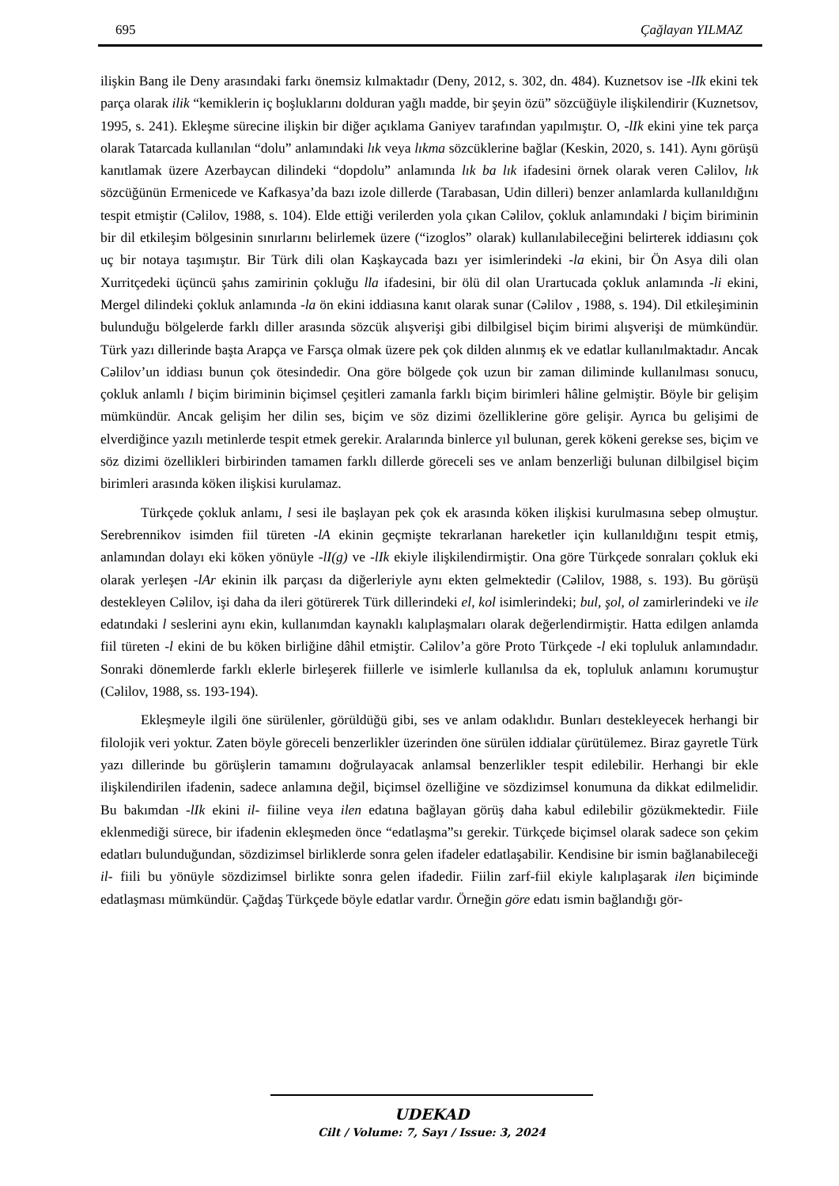695 Çağlayan YILMAZ
ilişkin Bang ile Deny arasındaki farkı önemsiz kılmaktadır (Deny, 2012, s. 302, dn. 484). Kuznetsov ise -lIk ekini tek parça olarak ilik “kemiklerin iç boşluklarını dolduran yağlı madde, bir şeyin özü” sözcüğüyle ilişkilendirir (Kuznetsov, 1995, s. 241). Ekleşme sürecine ilişkin bir diğer açıklama Ganiyev tarafından yapılmıştır. O, -lIk ekini yine tek parça olarak Tatarcada kullanılan “dolu” anlamındaki lık veya lıkma sözcüklerine bağlar (Keskin, 2020, s. 141). Aynı görüşü kanıtlamak üzere Azerbaycan dilindeki “dopdolu” anlamında lık ba lık ifadesini örnek olarak veren Cəlilov, lık sözcüğünün Ermenicede ve Kafkasya’da bazı izole dillerde (Tarabasan, Udin dilleri) benzer anlamlarda kullanıldığını tespit etmiştir (Cəlilov, 1988, s. 104). Elde ettiği verilerden yola çıkan Cəlilov, çokluk anlamındaki l biçim biriminin bir dil etkileşim bölgesinin sınırlarını belirlemek üzere (“izoglos” olarak) kullanılabileceğini belirterek iddiasını çok uç bir notaya taşımıştır. Bir Türk dili olan Kaşkaycada bazı yer isimlerindeki -la ekini, bir Ön Asya dili olan Xurritçedeki üçüncü şahıs zamirinin çokluğu lla ifadesini, bir ölü dil olan Urartucada çokluk anlamında -li ekini, Mergel dilindeki çokluk anlamında -la ön ekini iddiasına kanıt olarak sunar (Cəlilov , 1988, s. 194). Dil etkileşiminin bulunduğu bölgelerde farklı diller arasında sözcük alışverişi gibi dilbilgisel biçim birimi alışverişi de mümkündür. Türk yazı dillerinde başta Arapça ve Farsça olmak üzere pek çok dilden alınmış ek ve edatlar kullanılmaktadır. Ancak Cəlilov’un iddiası bunun çok ötesindedir. Ona göre bölgede çok uzun bir zaman diliminde kullanılması sonucu, çokluk anlamlı l biçim biriminin biçimsel çeşitleri zamanla farklı biçim birimleri hâline gelmiştir. Böyle bir gelişim mümkündür. Ancak gelişim her dilin ses, biçim ve söz dizimi özelliklerine göre gelişir. Ayrıca bu gelişimi de elverdiğince yazılı metinlerde tespit etmek gerekir. Aralarında binlerce yıl bulunan, gerek kökeni gerekse ses, biçim ve söz dizimi özellikleri birbirinden tamamen farklı dillerde göreceli ses ve anlam benzerliği bulunan dilbilgisel biçim birimleri arasında köken ilişkisi kurulamaz.
Türkçede çokluk anlamı, l sesi ile başlayan pek çok ek arasında köken ilişkisi kurulmasına sebep olmuştur. Serebrennikov isimden fiil türeten -lA ekinin geçmişte tekrarlanan hareketler için kullanıldığını tespit etmiş, anlamından dolayı eki köken yönüyle -lI(g) ve -lIk ekiyle ilişkilendirmiştir. Ona göre Türkçede sonraları çokluk eki olarak yerleşen -lAr ekinin ilk parçası da diğerleriyle aynı ekten gelmektedir (Cəlilov, 1988, s. 193). Bu görüşü destekleyen Cəlilov, işi daha da ileri götürerek Türk dillerindeki el, kol isimlerindeki; bul, şol, ol zamirlerindeki ve ile edatındaki l seslerini aynı ekin, kullanımdan kaynaklı kalıplaşmaları olarak değerlendirmiştir. Hatta edilgen anlamda fiil türeten -l ekini de bu köken birliğine dâhil etmiştir. Cəlilov’a göre Proto Türkçede -l eki topluluk anlamındadır. Sonraki dönemlerde farklı eklerle birleşerek fiillerle ve isimlerle kullanılsa da ek, topluluk anlamını korumuştur (Cəlilov, 1988, ss. 193-194).
Ekleşmeyle ilgili öne sürülenler, görüldüğü gibi, ses ve anlam odaklıdır. Bunları destekleyecek herhangi bir filolojik veri yoktur. Zaten böyle göreceli benzerlikler üzerinden öne sürülen iddialar çürütülemez. Biraz gayretle Türk yazı dillerinde bu görüşlerin tamamını doğrulayacak anlamsal benzerlikler tespit edilebilir. Herhangi bir ekle ilişkilendirilen ifadenin, sadece anlamına değil, biçimsel özelliğine ve sözdizimsel konumuna da dikkat edilmelidir. Bu bakımdan -lIk ekini il- fiiline veya ilen edatına bağlayan görüş daha kabul edilebilir gözükmektedir. Fiile eklenmediği sürece, bir ifadenin ekleşmeden önce “edatlaşma”sı gerekir. Türkçede biçimsel olarak sadece son çekim edatları bulunduğundan, sözdizimsel birliklerde sonra gelen ifadeler edatlaşabilir. Kendisine bir ismin bağlanabileceği il- fiili bu yönüyle sözdizimsel birlikte sonra gelen ifadedir. Fiilin zarf-fiil ekiyle kalıplaşarak ilen biçiminde edatlaşması mümkündür. Çağdaş Türkçede böyle edatlar vardır. Örneğin göre edatı ismin bağlandığı gör-
UDEKAD
Cilt / Volume: 7, Sayı / Issue: 3, 2024